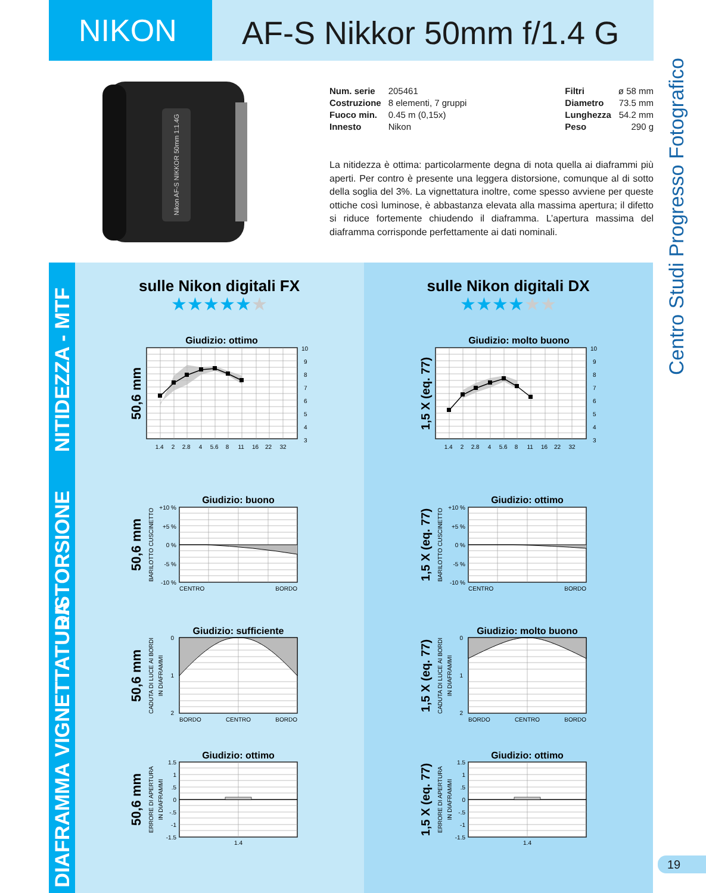NIKON
AF-S Nikkor 50mm f/1.4 G
Nikon AF-S NIKKOR 50mm 1:1.4G
| Num. serie | 205461 |
| Costruzione | 8 elementi, 7 gruppi |
| Fuoco min. | 0.45 m (0,15x) |
| Innesto | Nikon |
| Filtri | ø 58 mm |
| Diametro | 73.5 mm |
| Lunghezza | 54.2 mm |
| Peso | 290 g |
La nitidezza è ottima: particolarmente degna di nota quella ai diaframmi più aperti. Per contro è presente una leggera distorsione, comunque al di sotto della soglia del 3%. La vignettatura inoltre, come spesso avviene per queste ottiche così luminose, è abbastanza elevata alla massima apertura; il difetto si riduce fortemente chiuden­do il diaframma. L’apertura massima del diaframma corrisponde perfettamente ai dati nominali.
NITIDEZZA - MTF
DISTORSIONE
VIGNETTATURA
DIAFRAMMA
sulle Nikon digitali FX
★★★★★★
Giudizio: ottimo
50,6 mm
10
9
8
7
6
5
4
3
1.4 2 2.8 4 5.6 8 11 16 22 32
Giudizio: buono
50,6 mm
BARILOTTO CUSCINETTO
+10 %
+5 %
0 %
-5 %
-10 %
CENTRO
BORDO
Giudizio: sufficiente
50,6 mm
CADUTA DI LUCE AI BORDI
IN DIAFRAMMI
0
1
2
BORDO
CENTRO
BORDO
Giudizio: ottimo
50,6 mm
ERRORE DI APERTURA
IN DIAFRAMMI
1.5
1
.5
0
-.5
-1
-1.5
1.4
sulle Nikon digitali DX
★★★★★★
Giudizio: molto buono
1,5 X (eq. 77)
10
9
8
7
6
5
4
3
1.4 2 2.8 4 5.6 8 11 16 22 32
Giudizio: ottimo
1,5 X (eq. 77)
BARILOTTO CUSCINETTO
+10 %
+5 %
0 %
-5 %
-10 %
CENTRO
BORDO
Giudizio: molto buono
1,5 X (eq. 77)
CADUTA DI LUCE AI BORDI
IN DIAFRAMMI
0
1
2
BORDO
CENTRO
BORDO
Giudizio: ottimo
1,5 X (eq. 77)
ERRORE DI APERTURA
IN DIAFRAMMI
1.5
1
.5
0
-.5
-1
-1.5
1.4
Centro Studi Progresso Fotografico
19